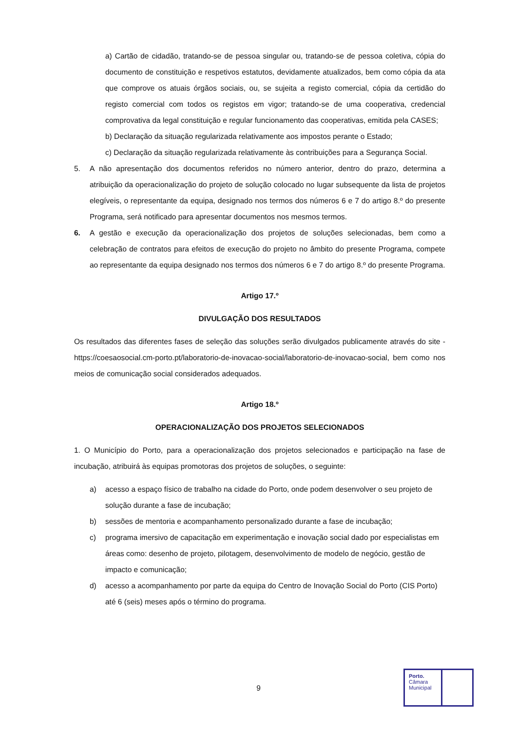a) Cartão de cidadão, tratando-se de pessoa singular ou, tratando-se de pessoa coletiva, cópia do documento de constituição e respetivos estatutos, devidamente atualizados, bem como cópia da ata que comprove os atuais órgãos sociais, ou, se sujeita a registo comercial, cópia da certidão do registo comercial com todos os registos em vigor; tratando-se de uma cooperativa, credencial comprovativa da legal constituição e regular funcionamento das cooperativas, emitida pela CASES;
b) Declaração da situação regularizada relativamente aos impostos perante o Estado;
c) Declaração da situação regularizada relativamente às contribuições para a Segurança Social.
5. A não apresentação dos documentos referidos no número anterior, dentro do prazo, determina a atribuição da operacionalização do projeto de solução colocado no lugar subsequente da lista de projetos elegíveis, o representante da equipa, designado nos termos dos números 6 e 7 do artigo 8.º do presente Programa, será notificado para apresentar documentos nos mesmos termos.
6. A gestão e execução da operacionalização dos projetos de soluções selecionadas, bem como a celebração de contratos para efeitos de execução do projeto no âmbito do presente Programa, compete ao representante da equipa designado nos termos dos números 6 e 7 do artigo 8.º do presente Programa.
Artigo 17.º
DIVULGAÇÃO DOS RESULTADOS
Os resultados das diferentes fases de seleção das soluções serão divulgados publicamente através do site - https://coesaosocial.cm-porto.pt/laboratorio-de-inovacao-social/laboratorio-de-inovacao-social, bem como nos meios de comunicação social considerados adequados.
Artigo 18.º
OPERACIONALIZAÇÃO DOS PROJETOS SELECIONADOS
1. O Município do Porto, para a operacionalização dos projetos selecionados e participação na fase de incubação, atribuirá às equipas promotoras dos projetos de soluções, o seguinte:
a) acesso a espaço físico de trabalho na cidade do Porto, onde podem desenvolver o seu projeto de solução durante a fase de incubação;
b) sessões de mentoria e acompanhamento personalizado durante a fase de incubação;
c) programa imersivo de capacitação em experimentação e inovação social dado por especialistas em áreas como: desenho de projeto, pilotagem, desenvolvimento de modelo de negócio, gestão de impacto e comunicação;
d) acesso a acompanhamento por parte da equipa do Centro de Inovação Social do Porto (CIS Porto) até 6 (seis) meses após o término do programa.
9
Porto.
Câmara
Municipal